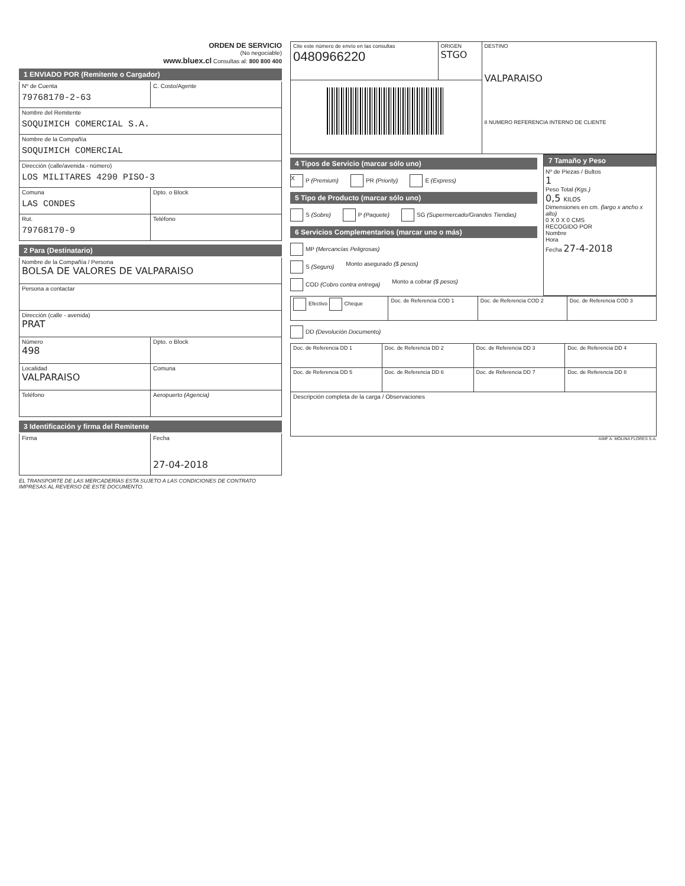ORDEN DE SERVICIO
(No negociable)
www.bluex.cl Consultas al: 800 800 400
1 ENVIADO POR (Remitente o Cargador)
Nº de Cuenta
79768170-2-63
C. Costo/Agente
Nombre del Remitente
SOQUIMICH COMERCIAL S.A.
Nombre de la Compañía
SOQUIMICH COMERCIAL
Dirección (calle/avenida - número)
LOS MILITARES 4290 PISO-3
Comuna
LAS CONDES
Dpto. o Block
Rut.
79768170-9
Teléfono
2 Para (Destinatario)
Nombre de la Compañía / Persona
BOLSA DE VALORES DE VALPARAISO
Persona a contactar
Dirección (calle - avenida)
PRAT
Número
498
Dpto. o Block
Localidad
VALPARAISO
Comuna
Teléfono Aeropuerto (Agencia)
3 Identificación y firma del Remitente
Firma Fecha
27-04-2018
EL TRANSPORTE DE LAS MERCADERÍAS ESTA SUJETO A LAS CONDICIONES DE CONTRATO IMPRESAS AL REVERSO DE ESTE DOCUMENTO.
| Cite este número de envío en las consultas 0480966220 | ORIGEN STGO | DESTINO VALPARAISO 8 NUMERO REFERENCIA INTERNO DE CLIENTE |
4 Tipos de Servicio (marcar sólo uno)
X P (Premium) PR (Priority) E (Express)
5 Tipo de Producto (marcar sólo uno)
S (Sobre) P (Paquete) SG (Supermercado/Grandes Tiendas)
6 Servicios Complementarios (marcar uno o más)
MP (Mercancías Peligrosas)
S (Seguro) Monto asegurado ($ pesos)
COD (Cobro contra entrega) Monto a cobrar ($ pesos)
7 Tamaño y Peso
Nº de Piezas / Bultos
1
Peso Total (Kgs.)
0,5 KILOS
Dimensiones en cm. (largo x ancho x alto)
0 X 0 X 0 CMS
RECOGIDO POR
Nombre
Hora
Fecha 27-4-2018
| Efectivo Cheque | Doc. de Referencia COD 1 | Doc. de Referencia COD 2 | Doc. de Referencia COD 3 |
DD (Devolución Documento)
| Doc. de Referencia DD 1 | Doc. de Referencia DD 2 | Doc. de Referencia DD 3 | Doc. de Referencia DD 4 |
| Doc. de Referencia DD 5 | Doc. de Referencia DD 6 | Doc. de Referencia DD 7 | Doc. de Referencia DD 8 |
| Descripción completa de la carga / Observaciones | | | |
AIMF A. MOLINA FLORES S.A.